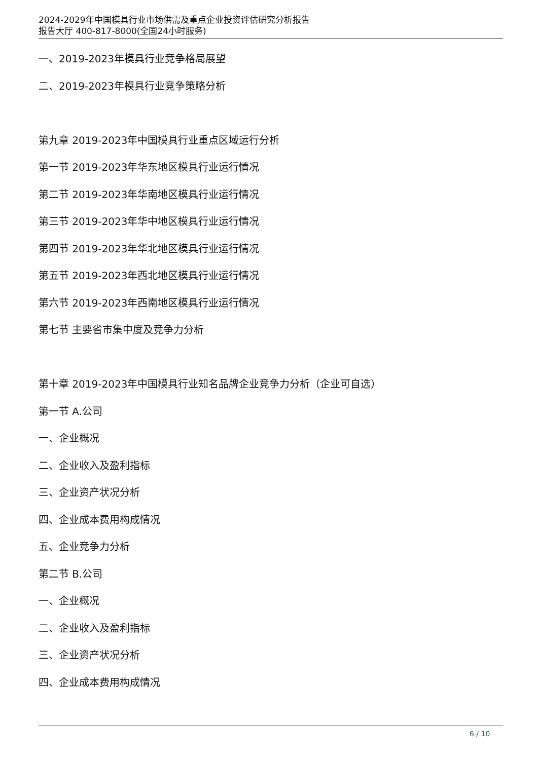2024-2029年中国模具行业市场供需及重点企业投资评估研究分析报告
报告大厅 400-817-8000(全国24小时服务)
一、2019-2023年模具行业竞争格局展望
二、2019-2023年模具行业竞争策略分析
第九章 2019-2023年中国模具行业重点区域运行分析
第一节 2019-2023年华东地区模具行业运行情况
第二节 2019-2023年华南地区模具行业运行情况
第三节 2019-2023年华中地区模具行业运行情况
第四节 2019-2023年华北地区模具行业运行情况
第五节 2019-2023年西北地区模具行业运行情况
第六节 2019-2023年西南地区模具行业运行情况
第七节 主要省市集中度及竞争力分析
第十章 2019-2023年中国模具行业知名品牌企业竞争力分析（企业可自选）
第一节 A.公司
一、企业概况
二、企业收入及盈利指标
三、企业资产状况分析
四、企业成本费用构成情况
五、企业竞争力分析
第二节 B.公司
一、企业概况
二、企业收入及盈利指标
三、企业资产状况分析
四、企业成本费用构成情况
6 / 10